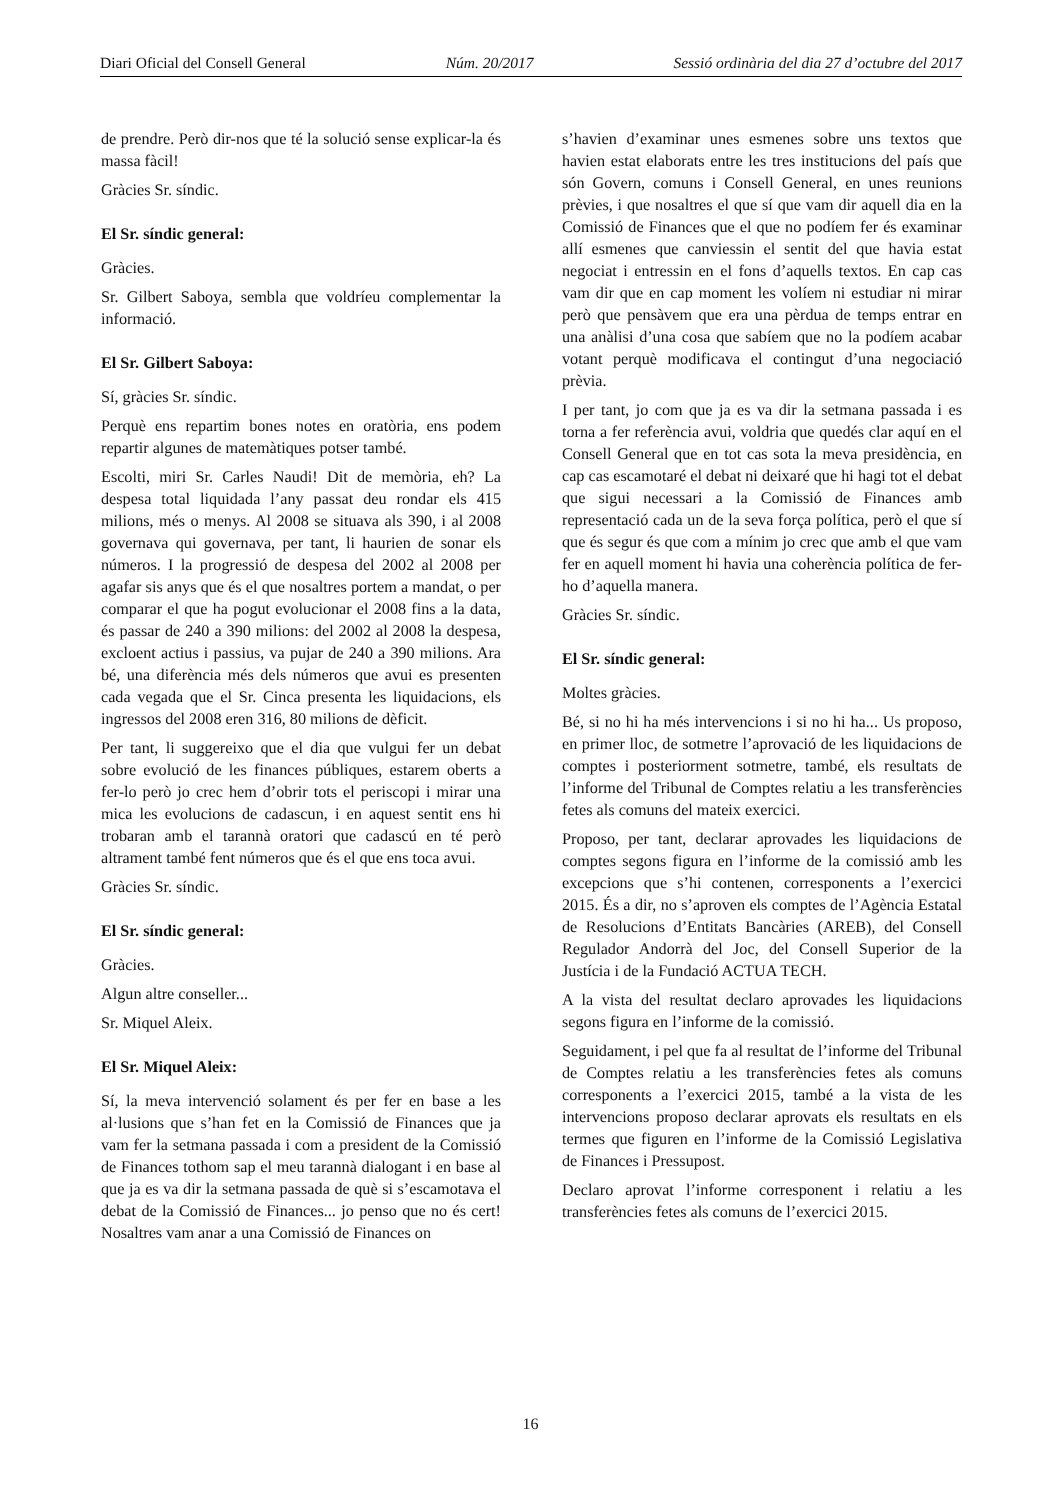Diari Oficial del Consell General Núm. 20/2017 Sessió ordinària del dia 27 d’octubre del 2017
de prendre. Però dir-nos que té la solució sense explicar-la és massa fàcil!
Gràcies Sr. síndic.
El Sr. síndic general:
Gràcies.
Sr. Gilbert Saboya, sembla que voldríeu complementar la informació.
El Sr. Gilbert Saboya:
Sí, gràcies Sr. síndic.
Perquè ens repartim bones notes en oratòria, ens podem repartir algunes de matemàtiques potser també.
Escolti, miri Sr. Carles Naudi! Dit de memòria, eh? La despesa total liquidada l’any passat deu rondar els 415 milions, més o menys. Al 2008 se situava als 390, i al 2008 governava qui governava, per tant, li haurien de sonar els números. I la progressió de despesa del 2002 al 2008 per agafar sis anys que és el que nosaltres portem a mandat, o per comparar el que ha pogut evolucionar el 2008 fins a la data, és passar de 240 a 390 milions: del 2002 al 2008 la despesa, excloent actius i passius, va pujar de 240 a 390 milions. Ara bé, una diferència més dels números que avui es presenten cada vegada que el Sr. Cinca presenta les liquidacions, els ingressos del 2008 eren 316, 80 milions de dèficit.
Per tant, li suggereixo que el dia que vulgui fer un debat sobre evolució de les finances públiques, estarem oberts a fer-lo però jo crec hem d’obrir tots el periscopi i mirar una mica les evolucions de cadascun, i en aquest sentit ens hi trobaran amb el tarannà oratori que cadascú en té però altrament també fent números que és el que ens toca avui.
Gràcies Sr. síndic.
El Sr. síndic general:
Gràcies.
Algun altre conseller...
Sr. Miquel Aleix.
El Sr. Miquel Aleix:
Sí, la meva intervenció solament és per fer en base a les al·lusions que s’han fet en la Comissió de Finances que ja vam fer la setmana passada i com a president de la Comissió de Finances tothom sap el meu tarannà dialogant i en base al que ja es va dir la setmana passada de què si s’escamotava el debat de la Comissió de Finances... jo penso que no és cert! Nosaltres vam anar a una Comissió de Finances on
s’havien d’examinar unes esmenes sobre uns textos que havien estat elaborats entre les tres institucions del país que són Govern, comuns i Consell General, en unes reunions prèvies, i que nosaltres el que sí que vam dir aquell dia en la Comissió de Finances que el que no podíem fer és examinar allí esmenes que canviessin el sentit del que havia estat negociat i entressin en el fons d’aquells textos. En cap cas vam dir que en cap moment les volíem ni estudiar ni mirar però que pensàvem que era una pèrdua de temps entrar en una anàlisi d’una cosa que sabíem que no la podíem acabar votant perquè modificava el contingut d’una negociació prèvia.
I per tant, jo com que ja es va dir la setmana passada i es torna a fer referència avui, voldria que quedés clar aquí en el Consell General que en tot cas sota la meva presidència, en cap cas escamotaré el debat ni deixaré que hi hagi tot el debat que sigui necessari a la Comissió de Finances amb representació cada un de la seva força política, però el que sí que és segur és que com a mínim jo crec que amb el que vam fer en aquell moment hi havia una coherència política de fer-ho d’aquella manera.
Gràcies Sr. síndic.
El Sr. síndic general:
Moltes gràcies.
Bé, si no hi ha més intervencions i si no hi ha... Us proposo, en primer lloc, de sotmetre l’aprovació de les liquidacions de comptes i posteriorment sotmetre, també, els resultats de l’informe del Tribunal de Comptes relatiu a les transferències fetes als comuns del mateix exercici.
Proposo, per tant, declarar aprovades les liquidacions de comptes segons figura en l’informe de la comissió amb les excepcions que s’hi contenen, corresponents a l’exercici 2015. És a dir, no s’aproven els comptes de l’Agència Estatal de Resolucions d’Entitats Bancàries (AREB), del Consell Regulador Andorrà del Joc, del Consell Superior de la Justícia i de la Fundació ACTUA TECH.
A la vista del resultat declaro aprovades les liquidacions segons figura en l’informe de la comissió.
Seguidament, i pel que fa al resultat de l’informe del Tribunal de Comptes relatiu a les transferències fetes als comuns corresponents a l’exercici 2015, també a la vista de les intervencions proposo declarar aprovats els resultats en els termes que figuren en l’informe de la Comissió Legislativa de Finances i Pressupost.
Declaro aprovat l’informe corresponent i relatiu a les transferències fetes als comuns de l’exercici 2015.
16